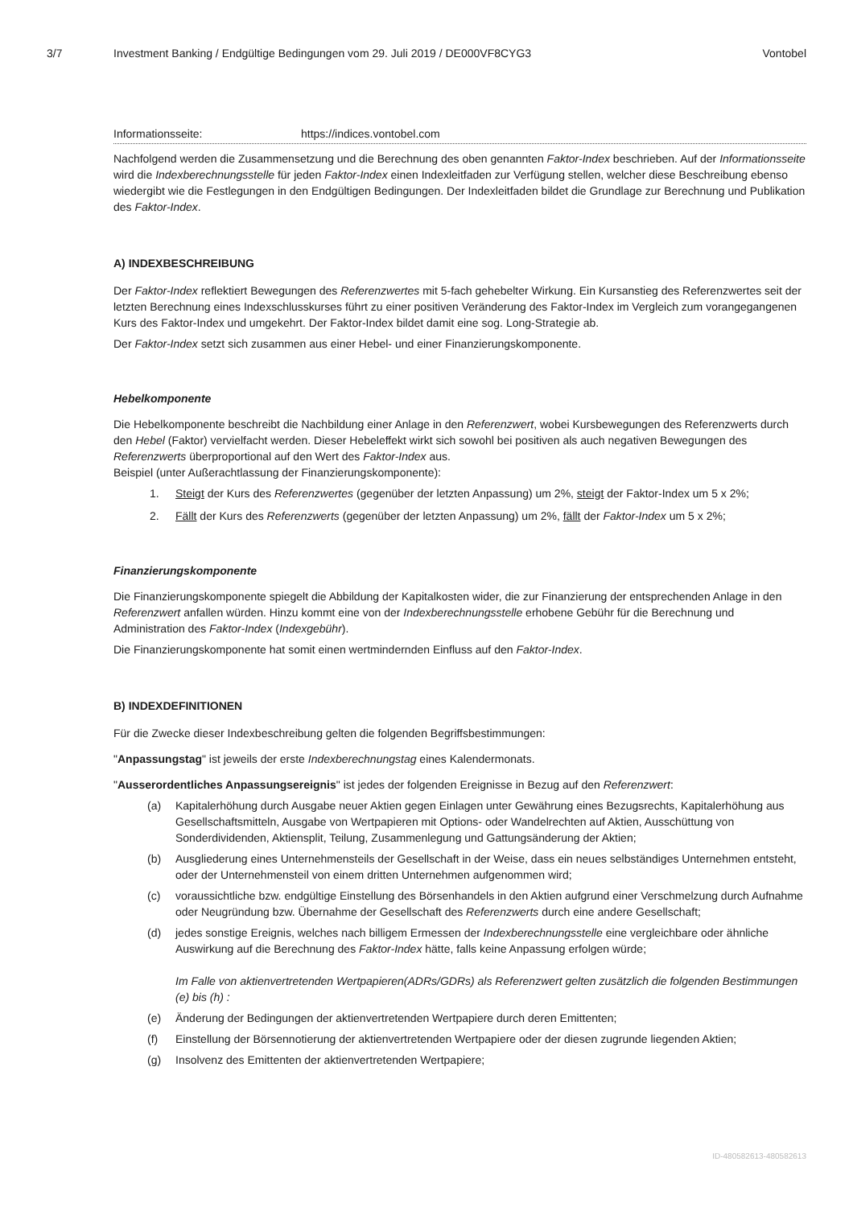3/7 Investment Banking / Endgültige Bedingungen vom 29. Juli 2019 / DE000VF8CYG3 Vontobel
Informationsseite: https://indices.vontobel.com
Nachfolgend werden die Zusammensetzung und die Berechnung des oben genannten Faktor-Index beschrieben. Auf der Informationsseite wird die Indexberechnungsstelle für jeden Faktor-Index einen Indexleitfaden zur Verfügung stellen, welcher diese Beschreibung ebenso wiedergibt wie die Festlegungen in den Endgültigen Bedingungen. Der Indexleitfaden bildet die Grundlage zur Berechnung und Publikation des Faktor-Index.
A) INDEXBESCHREIBUNG
Der Faktor-Index reflektiert Bewegungen des Referenzwertes mit 5-fach gehebelter Wirkung. Ein Kursanstieg des Referenzwertes seit der letzten Berechnung eines Indexschlusskurses führt zu einer positiven Veränderung des Faktor-Index im Vergleich zum vorangegangenen Kurs des Faktor-Index und umgekehrt. Der Faktor-Index bildet damit eine sog. Long-Strategie ab.
Der Faktor-Index setzt sich zusammen aus einer Hebel- und einer Finanzierungskomponente.
Hebelkomponente
Die Hebelkomponente beschreibt die Nachbildung einer Anlage in den Referenzwert, wobei Kursbewegungen des Referenzwerts durch den Hebel (Faktor) vervielfacht werden. Dieser Hebeleffekt wirkt sich sowohl bei positiven als auch negativen Bewegungen des Referenzwerts überproportional auf den Wert des Faktor-Index aus.
Beispiel (unter Außerachtlassung der Finanzierungskomponente):
1. Steigt der Kurs des Referenzwertes (gegenüber der letzten Anpassung) um 2%, steigt der Faktor-Index um 5 x 2%;
2. Fällt der Kurs des Referenzwerts (gegenüber der letzten Anpassung) um 2%, fällt der Faktor-Index um 5 x 2%;
Finanzierungskomponente
Die Finanzierungskomponente spiegelt die Abbildung der Kapitalkosten wider, die zur Finanzierung der entsprechenden Anlage in den Referenzwert anfallen würden. Hinzu kommt eine von der Indexberechnungsstelle erhobene Gebühr für die Berechnung und Administration des Faktor-Index (Indexgebühr).
Die Finanzierungskomponente hat somit einen wertmindernden Einfluss auf den Faktor-Index.
B) INDEXDEFINITIONEN
Für die Zwecke dieser Indexbeschreibung gelten die folgenden Begriffsbestimmungen:
"Anpassungstag" ist jeweils der erste Indexberechnungstag eines Kalendermonats.
"Ausserordentliches Anpassungsereignis" ist jedes der folgenden Ereignisse in Bezug auf den Referenzwert:
(a) Kapitalerhöhung durch Ausgabe neuer Aktien gegen Einlagen unter Gewährung eines Bezugsrechts, Kapitalerhöhung aus Gesellschaftsmitteln, Ausgabe von Wertpapieren mit Options- oder Wandelrechten auf Aktien, Ausschüttung von Sonderdividenden, Aktiensplit, Teilung, Zusammenlegung und Gattungsänderung der Aktien;
(b) Ausgliederung eines Unternehmensteils der Gesellschaft in der Weise, dass ein neues selbständiges Unternehmen entsteht, oder der Unternehmensteil von einem dritten Unternehmen aufgenommen wird;
(c) voraussichtliche bzw. endgültige Einstellung des Börsenhandels in den Aktien aufgrund einer Verschmelzung durch Aufnahme oder Neugründung bzw. Übernahme der Gesellschaft des Referenzwerts durch eine andere Gesellschaft;
(d) jedes sonstige Ereignis, welches nach billigem Ermessen der Indexberechnungsstelle eine vergleichbare oder ähnliche Auswirkung auf die Berechnung des Faktor-Index hätte, falls keine Anpassung erfolgen würde;
Im Falle von aktienvertretenden Wertpapieren(ADRs/GDRs) als Referenzwert gelten zusätzlich die folgenden Bestimmungen (e) bis (h) :
(e) Änderung der Bedingungen der aktienvertretenden Wertpapiere durch deren Emittenten;
(f) Einstellung der Börsennotierung der aktienvertretenden Wertpapiere oder der diesen zugrunde liegenden Aktien;
(g) Insolvenz des Emittenten der aktienvertretenden Wertpapiere;
ID-480582613-480582613